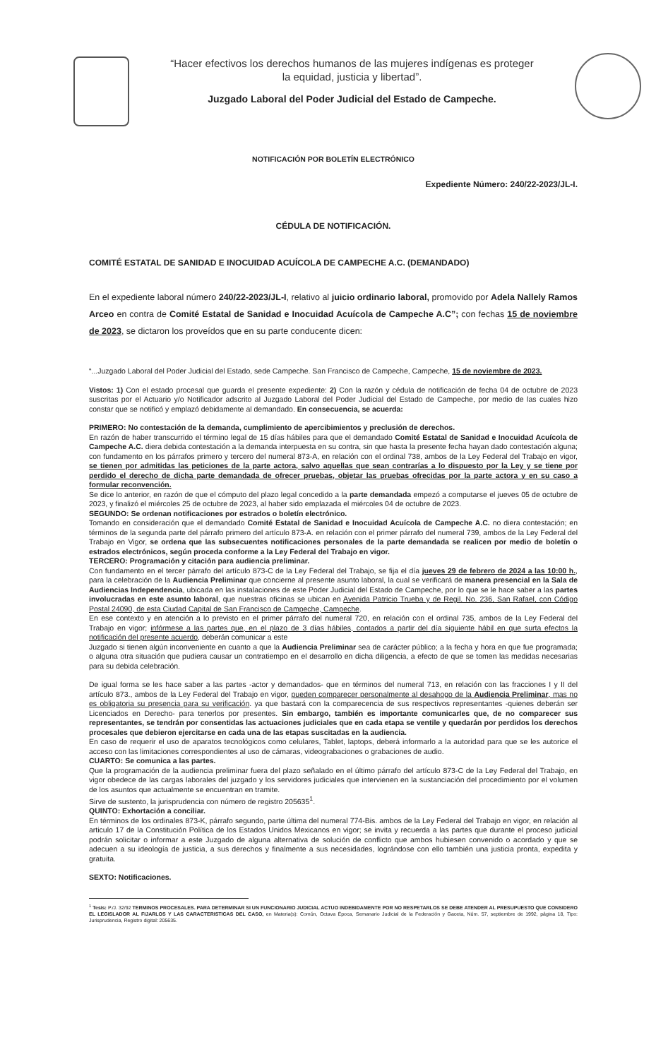“Hacer efectivos los derechos humanos de las mujeres indígenas es proteger
la equidad, justicia y libertad”.
Juzgado Laboral del Poder Judicial del Estado de Campeche.
NOTIFICACIÓN POR BOLETÍN ELECTRÓNICO
Expediente Número: 240/22-2023/JL-I.
CÉDULA DE NOTIFICACIÓN.
COMITÉ ESTATAL DE SANIDAD E INOCUIDAD ACUÍCOLA DE CAMPECHE A.C. (DEMANDADO)
En el expediente laboral número 240/22-2023/JL-I, relativo al juicio ordinario laboral, promovido por Adela Nallely Ramos Arceo en contra de Comité Estatal de Sanidad e Inocuidad Acuícola de Campeche A.C”; con fechas 15 de noviembre de 2023, se dictaron los proveídos que en su parte conducente dicen:
“...Juzgado Laboral del Poder Judicial del Estado, sede Campeche. San Francisco de Campeche, Campeche, 15 de noviembre de 2023.
Vistos: 1) Con el estado procesal que guarda el presente expediente: 2) Con la razón y cédula de notificación de fecha 04 de octubre de 2023 suscritas por el Actuario y/o Notificador adscrito al Juzgado Laboral del Poder Judicial del Estado de Campeche, por medio de las cuales hizo constar que se notificó y emplazó debidamente al demandado. En consecuencia, se acuerda:
PRIMERO: No contestación de la demanda, cumplimiento de apercibimientos y preclusión de derechos.
En razón de haber transcurrido el término legal de 15 días hábiles para que el demandado Comité Estatal de Sanidad e Inocuidad Acuícola de Campeche A.C. diera debida contestación a la demanda interpuesta en su contra, sin que hasta la presente fecha hayan dado contestación alguna; con fundamento en los párrafos primero y tercero del numeral 873-A, en relación con el ordinal 738, ambos de la Ley Federal del Trabajo en vigor, se tienen por admitidas las peticiones de la parte actora, salvo aquellas que sean contrarías a lo dispuesto por la Ley y se tiene por perdido el derecho de dicha parte demandada de ofrecer pruebas, objetar las pruebas ofrecidas por la parte actora y en su caso a formular reconvención.
Se dice lo anterior, en razón de que el cómputo del plazo legal concedido a la parte demandada empezó a computarse el jueves 05 de octubre de 2023, y finalizó el miércoles 25 de octubre de 2023, al haber sido emplazada el miércoles 04 de octubre de 2023.
SEGUNDO: Se ordenan notificaciones por estrados o boletín electrónico.
Tomando en consideración que el demandado Comité Estatal de Sanidad e Inocuidad Acuícola de Campeche A.C. no diera contestación; en términos de la segunda parte del párrafo primero del artículo 873-A. en relación con el primer párrafo del numeral 739, ambos de la Ley Federal del Trabajo en Vigor, se ordena que las subsecuentes notificaciones personales de la parte demandada se realicen por medio de boletín o estrados electrónicos, según proceda conforme a la Ley Federal del Trabajo en vigor.
TERCERO: Programación y citación para audiencia preliminar.
Con fundamento en el tercer párrafo del artículo 873-C de la Ley Federal del Trabajo, se fija el día jueves 29 de febrero de 2024 a las 10:00 h., para la celebración de la Audiencia Preliminar que concierne al presente asunto laboral, la cual se verificará de manera presencial en la Sala de Audiencias Independencia, ubicada en las instalaciones de este Poder Judicial del Estado de Campeche, por lo que se le hace saber a las partes involucradas en este asunto laboral, que nuestras oficinas se ubican en Avenida Patricio Trueba y de Regil. No. 236, San Rafael, con Código Postal 24090, de esta Ciudad Capital de San Francisco de Campeche, Campeche.
En ese contexto y en atención a lo previsto en el primer párrafo del numeral 720, en relación con el ordinal 735, ambos de la Ley Federal del Trabajo en vigor; infórmese a las partes que, en el plazo de 3 días hábiles, contados a partir del día siguiente hábil en que surta efectos la notificación del presente acuerdo, deberán comunicar a este
Juzgado si tienen algún inconveniente en cuanto a que la Audiencia Preliminar sea de carácter público; a la fecha y hora en que fue programada; o alguna otra situación que pudiera causar un contratiempo en el desarrollo en dicha diligencia, a efecto de que se tomen las medidas necesarias para su debida celebración.
De igual forma se les hace saber a las partes -actor y demandados- que en términos del numeral 713, en relación con las fracciones I y II del artículo 873., ambos de la Ley Federal del Trabajo en vigor, pueden comparecer personalmente al desahogo de la Audiencia Preliminar, mas no es obligatoria su presencia para su verificación. ya que bastará con la comparecencia de sus respectivos representantes -quienes deberán ser Licenciados en Derecho- para tenerlos por presentes. Sin embargo, también es importante comunicarles que, de no comparecer sus representantes, se tendrán por consentidas las actuaciones judiciales que en cada etapa se ventile y quedarán por perdidos los derechos procesales que debieron ejercitarse en cada una de las etapas suscitadas en la audiencia.
En caso de requerir el uso de aparatos tecnológicos como celulares, Tablet, laptops, deberá informarlo a la autoridad para que se les autorice el acceso con las limitaciones correspondientes al uso de cámaras, videograbaciones o grabaciones de audio.
CUARTO: Se comunica a las partes.
Que la programación de la audiencia preliminar fuera del plazo señalado en el último párrafo del artículo 873-C de la Ley Federal del Trabajo, en vigor obedece de las cargas laborales del juzgado y los servidores judiciales que intervienen en la sustanciación del procedimiento por el volumen de los asuntos que actualmente se encuentran en tramite.
Sirve de sustento, la jurisprudencia con número de registro 205635<sup>1</sup>.
QUINTO: Exhortación a conciliar.
En términos de los ordinales 873-K, párrafo segundo, parte última del numeral 774-Bis. ambos de la Ley Federal del Trabajo en vigor, en relación al articulo 17 de la Constitución Política de los Estados Unidos Mexicanos en vigor; se invita y recuerda a las partes que durante el proceso judicial podrán solicitar o informar a este Juzgado de alguna alternativa de solución de conflicto que ambos hubiesen convenido o acordado y que se adecuen a su ideología de justicia, a sus derechos y finalmente a sus necesidades, lográndose con ello también una justicia pronta, expedita y gratuita.
SEXTO: Notificaciones.
<sup>1</sup> Tesis: P./J. 32/92 TERMINOS PROCESALES. PARA DETERMINAR SI UN FUNCIONARIO JUDICIAL ACTUO INDEBIDAMENTE POR NO RESPETARLOS SE DEBE ATENDER AL PRESUPUESTO QUE CONSIDERO EL LEGISLADOR AL FIJARLOS Y LAS CARACTERISTICAS DEL CASO, en Materia(s): Común, Octava Época, Semanario Judicial de la Federación y Gaceta, Núm. 57, septiembre de 1992, página 18, Tipo: Jurisprudencia, Registro digital: 205635.